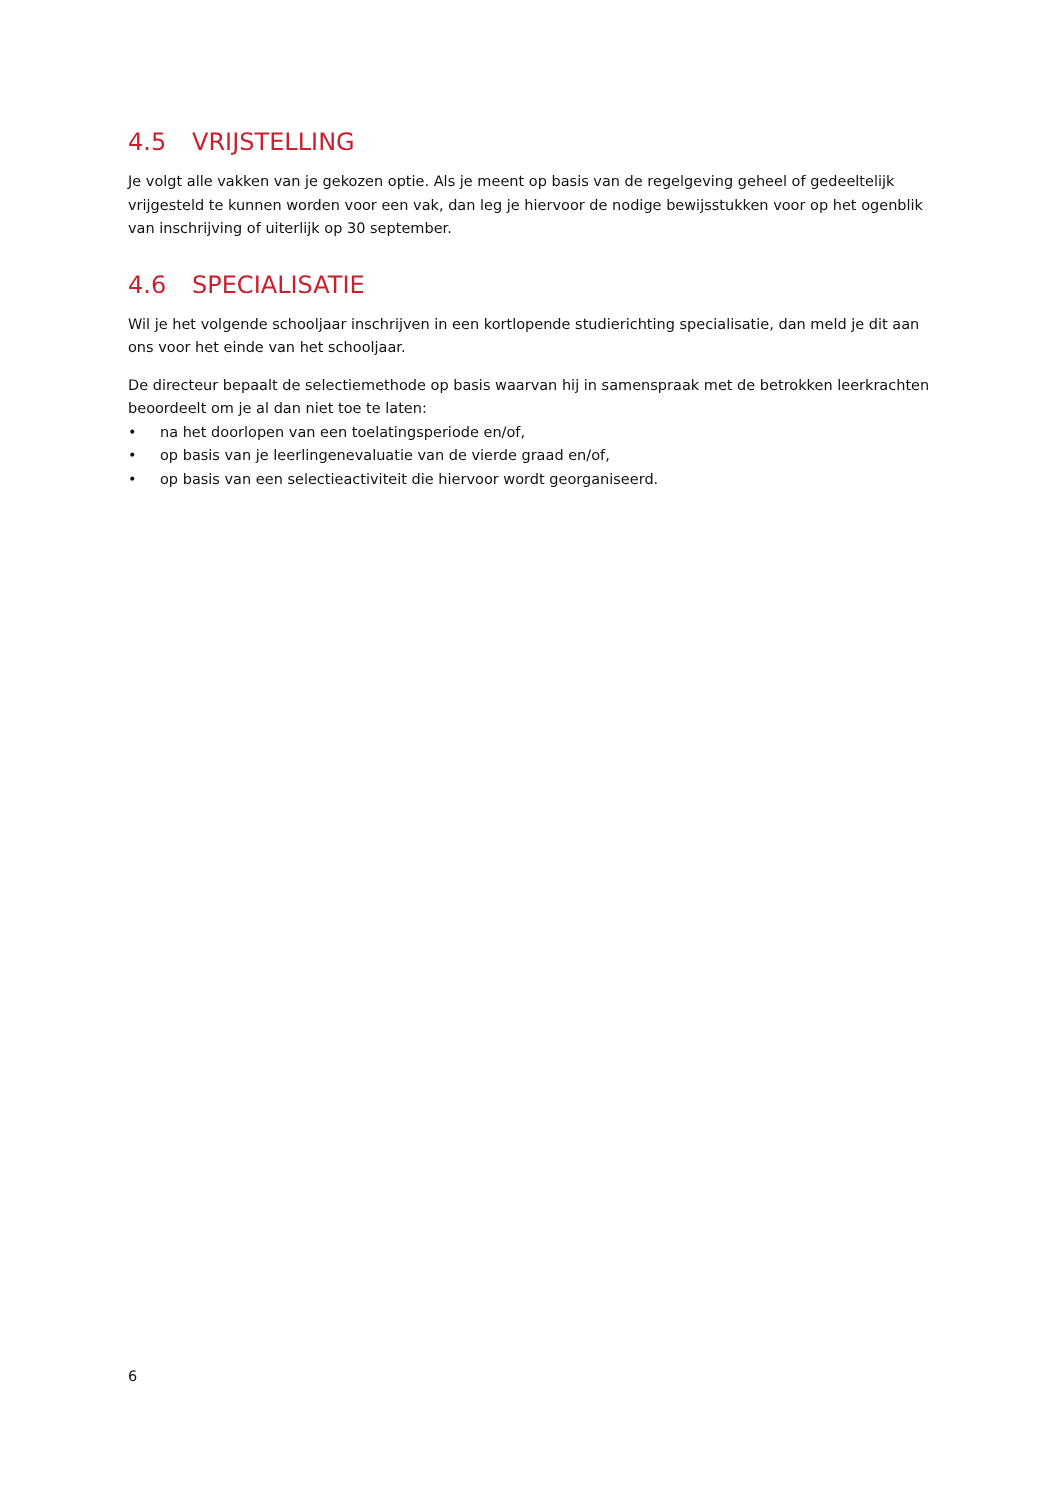4.5 VRIJSTELLING
Je volgt alle vakken van je gekozen optie. Als je meent op basis van de regelgeving geheel of gedeeltelijk vrijgesteld te kunnen worden voor een vak, dan leg je hiervoor de nodige bewijsstukken voor op het ogenblik van inschrijving of uiterlijk op 30 september.
4.6 SPECIALISATIE
Wil je het volgende schooljaar inschrijven in een kortlopende studierichting specialisatie, dan meld je dit aan ons voor het einde van het schooljaar.
De directeur bepaalt de selectiemethode op basis waarvan hij in samenspraak met de betrokken leerkrachten beoordeelt om je al dan niet toe te laten:
• na het doorlopen van een toelatingsperiode en/of,
• op basis van je leerlingenevaluatie van de vierde graad en/of,
• op basis van een selectieactiviteit die hiervoor wordt georganiseerd.
6